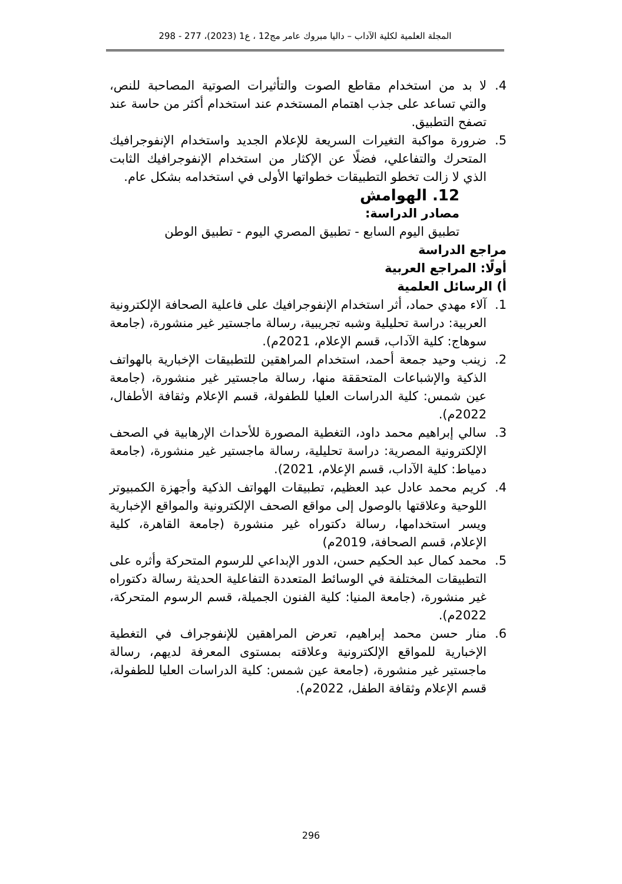المجلة العلمية لكلية الآداب – داليا مبروك عامر مج12 ، ع1 (2023)، 277 - 298
4. لا بد من استخدام مقاطع الصوت والتأثيرات الصوتية المصاحبة للنص، والتي تساعد على جذب اهتمام المستخدم عند استخدام أكثر من حاسة عند تصفح التطبيق.
5. ضرورة مواكبة التغيرات السريعة للإعلام الجديد واستخدام الإنفوجرافيك المتحرك والتفاعلي، فضلًا عن الإكثار من استخدام الإنفوجرافيك الثابت الذي لا زالت تخطو التطبيقات خطواتها الأولى في استخدامه بشكل عام.
12. الهوامش
مصادر الدراسة:
تطبيق اليوم السابع - تطبيق المصري اليوم - تطبيق الوطن
مراجع الدراسة
أولًا: المراجع العربية
أ) الرسائل العلمية
1. آلاء مهدي حماد، أثر استخدام الإنفوجرافيك على فاعلية الصحافة الإلكترونية العربية: دراسة تحليلية وشبه تجريبية، رسالة ماجستير غير منشورة، (جامعة سوهاج: كلية الآداب، قسم الإعلام، 2021م).
2. زينب وحيد جمعة أحمد، استخدام المراهقين للتطبيقات الإخبارية بالهواتف الذكية والإشباعات المتحققة منها، رسالة ماجستير غير منشورة، (جامعة عين شمس: كلية الدراسات العليا للطفولة، قسم الإعلام وثقافة الأطفال، 2022م).
3. سالي إبراهيم محمد داود، التغطية المصورة للأحداث الإرهابية في الصحف الإلكترونية المصرية: دراسة تحليلية، رسالة ماجستير غير منشورة، (جامعة دمياط: كلية الآداب، قسم الإعلام، 2021).
4. كريم محمد عادل عبد العظيم، تطبيقات الهواتف الذكية وأجهزة الكمبيوتر اللوحية وعلاقتها بالوصول إلى مواقع الصحف الإلكترونية والمواقع الإخبارية ويسر استخدامها، رسالة دكتوراه غير منشورة (جامعة القاهرة، كلية الإعلام، قسم الصحافة، 2019م)
5. محمد كمال عبد الحكيم حسن، الدور الإبداعي للرسوم المتحركة وأثره على التطبيقات المختلفة في الوسائط المتعددة التفاعلية الحديثة رسالة دكتوراه غير منشورة، (جامعة المنيا: كلية الفنون الجميلة، قسم الرسوم المتحركة، 2022م).
6. منار حسن محمد إبراهيم، تعرض المراهقين للإنفوجراف في التغطية الإخبارية للمواقع الإلكترونية وعلاقته بمستوى المعرفة لديهم، رسالة ماجستير غير منشورة، (جامعة عين شمس: كلية الدراسات العليا للطفولة، قسم الإعلام وثقافة الطفل، 2022م).
296